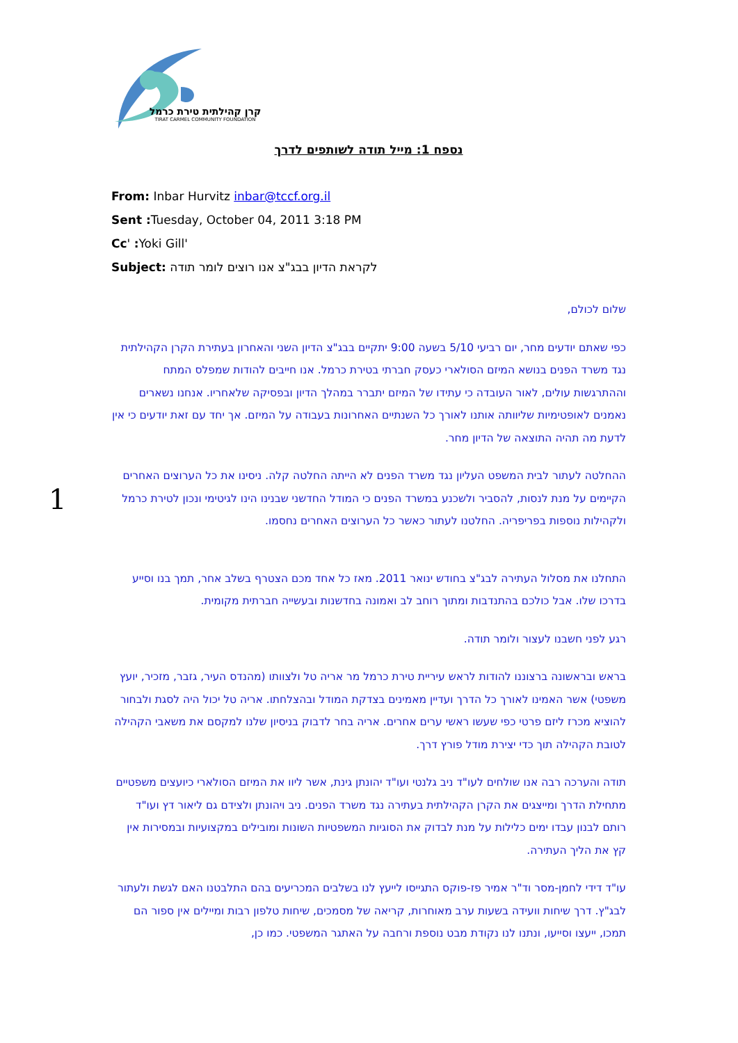קרן קהילתית טירת כרמל
TIRAT CARMEL COMMUNITY FOUNDATION
1
נספח 1: מייל תודה לשותפים לדרך
From: Inbar Hurvitz inbar@tccf.org.il
Sent : Tuesday, October 04, 2011 3:18 PM
Cc' : Yoki Gill'
Subject: לקראת הדיון בבג"צ אנו רוצים לומר תודה
שלום לכולם,
כפי שאתם יודעים מחר, יום רביעי 5/10 בשעה 9:00 יתקיים בבג"צ הדיון השני והאחרון בעתירת הקרן הקהילתית נגד משרד הפנים בנושא המיזם הסולארי כעסק חברתי בטירת כרמל. אנו חייבים להודות שמפלס המתח וההתרגשות עולים, לאור העובדה כי עתידו של המיזם יתברר במהלך הדיון ובפסיקה שלאחריו. אנחנו נשארים נאמנים לאופטימיות שליוותה אותנו לאורך כל השנתיים האחרונות בעבודה על המיזם. אך יחד עם זאת יודעים כי אין לדעת מה תהיה התוצאה של הדיון מחר.
ההחלטה לעתור לבית המשפט העליון נגד משרד הפנים לא הייתה החלטה קלה. ניסינו את כל הערוצים האחרים הקיימים על מנת לנסות, להסביר ולשכנע במשרד הפנים כי המודל החדשני שבנינו הינו לגיטימי ונכון לטירת כרמל ולקהילות נוספות בפריפריה. החלטנו לעתור כאשר כל הערוצים האחרים נחסמו.
התחלנו את מסלול העתירה לבג"צ בחודש ינואר 2011. מאז כל אחד מכם הצטרף בשלב אחר, תמך בנו וסייע בדרכו שלו. אבל כולכם בהתנדבות ומתוך רוחב לב ואמונה בחדשנות ובעשייה חברתית מקומית.
רגע לפני חשבנו לעצור ולומר תודה.
בראש ובראשונה ברצוננו להודות לראש עיריית טירת כרמל מר אריה טל ולצוותו (מהנדס העיר, גזבר, מזכיר, יועץ משפטי) אשר האמינו לאורך כל הדרך ועדיין מאמינים בצדקת המודל ובהצלחתו. אריה טל יכול היה לסגת ולבחור להוציא מכרז ליזם פרטי כפי שעשו ראשי ערים אחרים. אריה בחר לדבוק בניסיון שלנו למקסם את משאבי הקהילה לטובת הקהילה תוך כדי יצירת מודל פורץ דרך.
תודה והערכה רבה אנו שולחים לעו"ד ניב גלנטי ועו"ד יהונתן גינת, אשר ליוו את המיזם הסולארי כיועצים משפטיים מתחילת הדרך ומייצגים את הקרן הקהילתית בעתירה נגד משרד הפנים. ניב ויהונתן ולצידם גם ליאור דץ ועו"ד רותם לבנון עבדו ימים כלילות על מנת לבדוק את הסוגיות המשפטיות השונות ומובילים במקצועיות ובמסירות אין קץ את הליך העתירה.
עו"ד דידי לחמן-מסר וד"ר אמיר פז-פוקס התגייסו לייעץ לנו בשלבים המכריעים בהם התלבטנו האם לגשת ולעתור לבג"ץ. דרך שיחות וועידה בשעות ערב מאוחרות, קריאה של מסמכים, שיחות טלפון רבות ומיילים אין ספור הם תמכו, ייעצו וסייעו, ונתנו לנו נקודת מבט נוספת ורחבה על האתגר המשפטי. כמו כן,